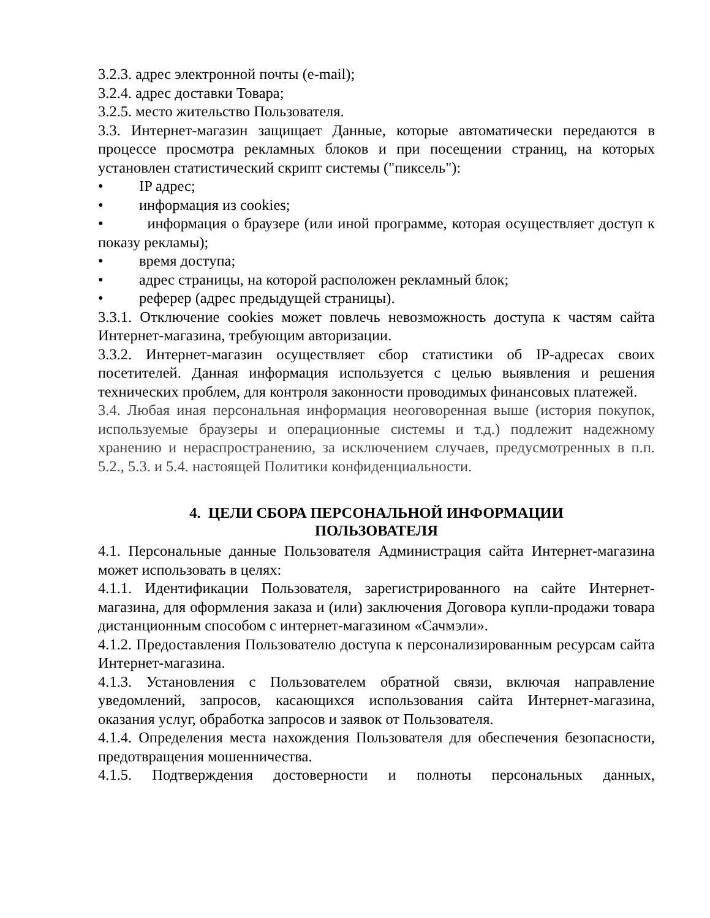3.2.3. адрес электронной почты (e-mail);
3.2.4. адрес доставки Товара;
3.2.5. место жительство Пользователя.
3.3. Интернет-магазин защищает Данные, которые автоматически передаются в процессе просмотра рекламных блоков и при посещении страниц, на которых установлен статистический скрипт системы ("пиксель"):
• IP адрес;
• информация из cookies;
• информация о браузере (или иной программе, которая осуществляет доступ к показу рекламы);
• время доступа;
• адрес страницы, на которой расположен рекламный блок;
• реферер (адрес предыдущей страницы).
3.3.1. Отключение cookies может повлечь невозможность доступа к частям сайта Интернет-магазина, требующим авторизации.
3.3.2. Интернет-магазин осуществляет сбор статистики об IP-адресах своих посетителей. Данная информация используется с целью выявления и решения технических проблем, для контроля законности проводимых финансовых платежей.
3.4. Любая иная персональная информация неоговоренная выше (история покупок, используемые браузеры и операционные системы и т.д.) подлежит надежному хранению и нераспространению, за исключением случаев, предусмотренных в п.п. 5.2., 5.3. и 5.4. настоящей Политики конфиденциальности.
4. ЦЕЛИ СБОРА ПЕРСОНАЛЬНОЙ ИНФОРМАЦИИ
ПОЛЬЗОВАТЕЛЯ
4.1. Персональные данные Пользователя Администрация сайта Интернет-магазина может использовать в целях:
4.1.1. Идентификации Пользователя, зарегистрированного на сайте Интернет-магазина, для оформления заказа и (или) заключения Договора купли-продажи товара дистанционным способом с интернет-магазином «Сачмэли».
4.1.2. Предоставления Пользователю доступа к персонализированным ресурсам сайта Интернет-магазина.
4.1.3. Установления с Пользователем обратной связи, включая направление уведомлений, запросов, касающихся использования сайта Интернет-магазина, оказания услуг, обработка запросов и заявок от Пользователя.
4.1.4. Определения места нахождения Пользователя для обеспечения безопасности, предотвращения мошенничества.
4.1.5. Подтверждения достоверности и полноты персональных данных,